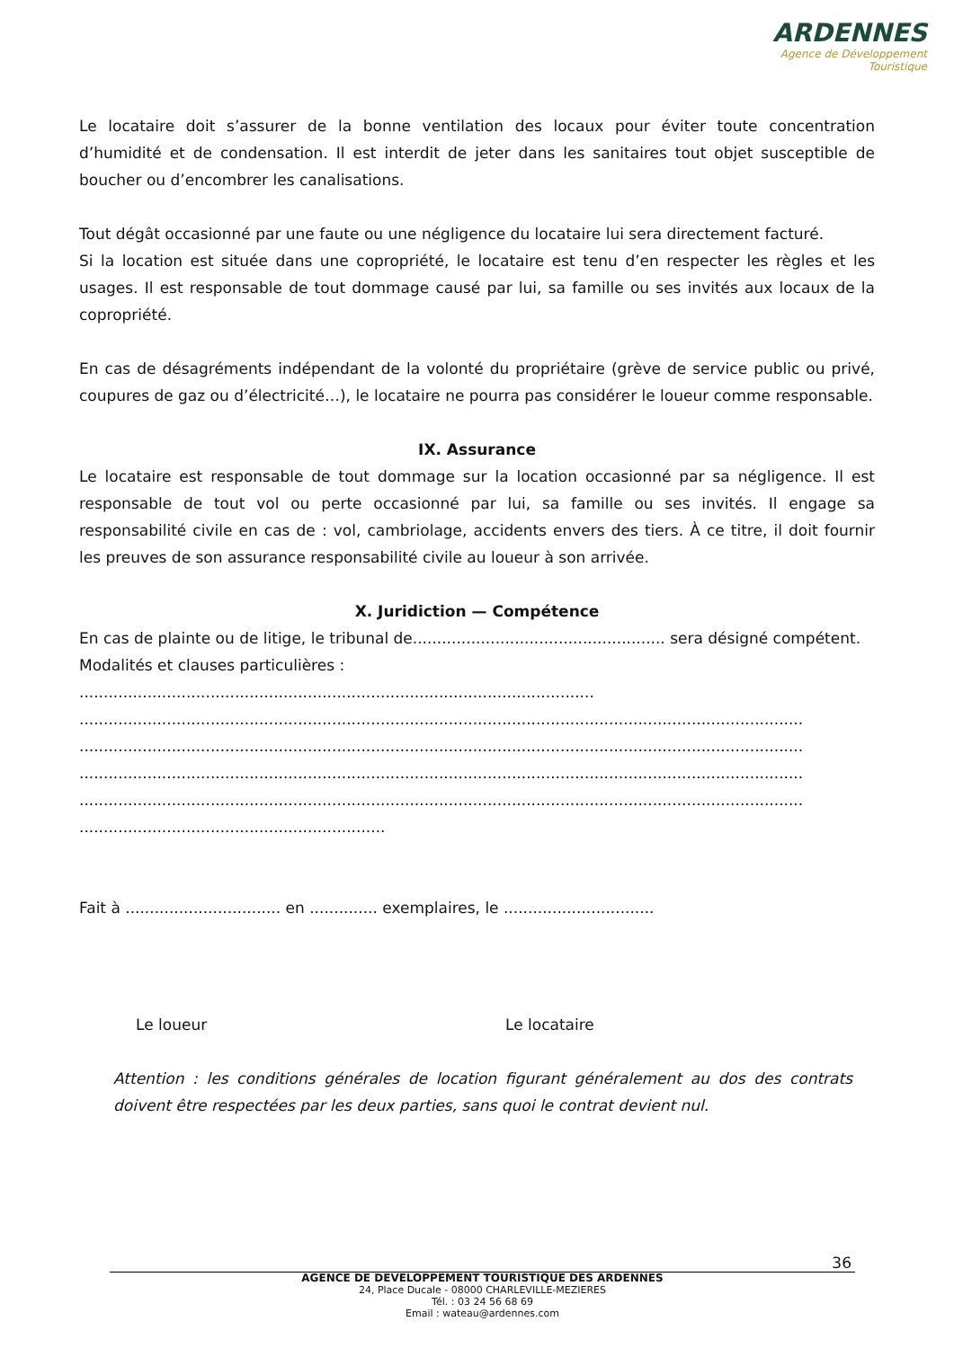ARDENNES
Agence de Développement
Touristique
Le locataire doit s’assurer de la bonne ventilation des locaux pour éviter toute concentration d’humidité et de condensation. Il est interdit de jeter dans les sanitaires tout objet susceptible de boucher ou d’encombrer les canalisations.
Tout dégât occasionné par une faute ou une négligence du locataire lui sera directement facturé.
Si la location est située dans une copropriété, le locataire est tenu d’en respecter les règles et les usages. Il est responsable de tout dommage causé par lui, sa famille ou ses invités aux locaux de la copropriété.
En cas de désagréments indépendant de la volonté du propriétaire (grève de service public ou privé, coupures de gaz ou d’électricité…), le locataire ne pourra pas considérer le loueur comme responsable.
IX. Assurance
Le locataire est responsable de tout dommage sur la location occasionné par sa négligence. Il est responsable de tout vol ou perte occasionné par lui, sa famille ou ses invités. Il engage sa responsabilité civile en cas de : vol, cambriolage, accidents envers des tiers. À ce titre, il doit fournir les preuves de son assurance responsabilité civile au loueur à son arrivée.
X. Juridiction — Compétence
En cas de plainte ou de litige, le tribunal de.................................................... sera désigné compétent.
Modalités et clauses particulières :
..........................................................................................................
.....................................................................................................................................................
.....................................................................................................................................................
.....................................................................................................................................................
.....................................................................................................................................................
...............................................................
Fait à ................................ en .............. exemplaires, le ...............................
Le loueur Le locataire
Attention : les conditions générales de location figurant généralement au dos des contrats doivent être respectées par les deux parties, sans quoi le contrat devient nul.
36
AGENCE DE DEVELOPPEMENT TOURISTIQUE DES ARDENNES
24, Place Ducale - 08000 CHARLEVILLE-MEZIERES
Tél. : 03 24 56 68 69
Email : wateau@ardennes.com